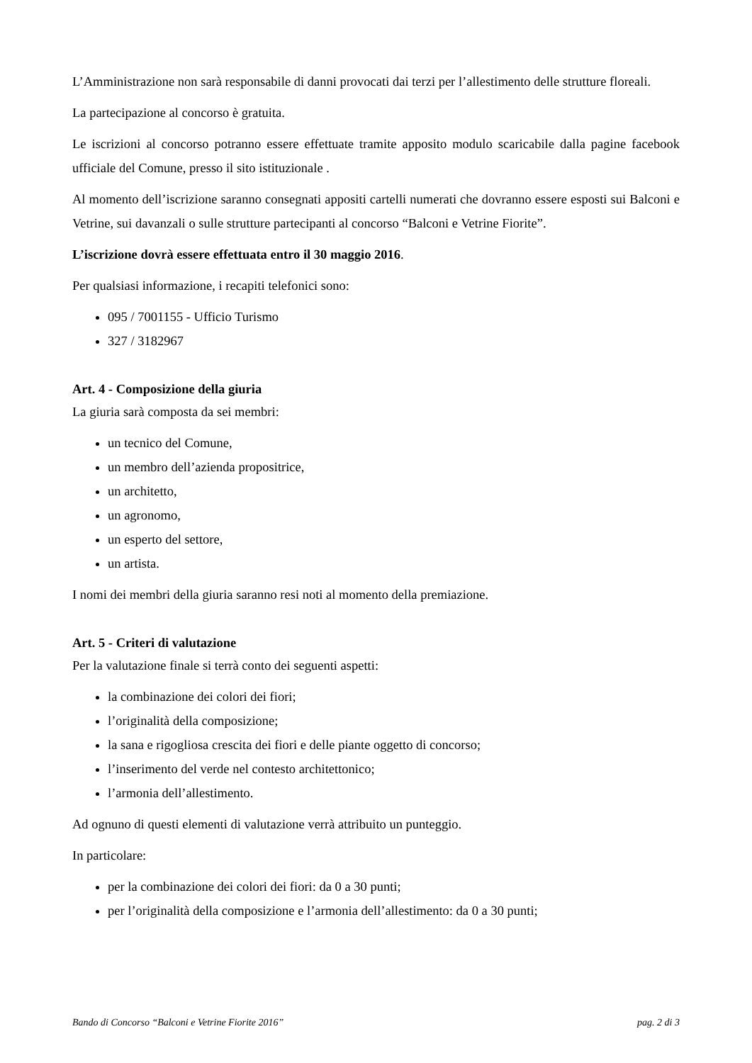L’Amministrazione non sarà responsabile di danni provocati dai terzi per l’allestimento delle strutture floreali.
La partecipazione al concorso è gratuita.
Le iscrizioni al concorso potranno essere effettuate tramite apposito modulo scaricabile dalla pagine facebook ufficiale del Comune, presso il sito istituzionale .
Al momento dell’iscrizione saranno consegnati appositi cartelli numerati che dovranno essere esposti sui Balconi e Vetrine, sui davanzali o sulle strutture partecipanti al concorso “Balconi e Vetrine Fiorite”.
L’iscrizione dovrà essere effettuata entro il 30 maggio 2016.
Per qualsiasi informazione, i recapiti telefonici sono:
095 / 7001155 - Ufficio Turismo
327 / 3182967
Art. 4 - Composizione della giuria
La giuria sarà composta da sei membri:
un tecnico del Comune,
un membro dell’azienda propositrice,
un architetto,
un agronomo,
un esperto del settore,
un artista.
I nomi dei membri della giuria saranno resi noti al momento della premiazione.
Art. 5 - Criteri di valutazione
Per la valutazione finale si terrà conto dei seguenti aspetti:
la combinazione dei colori dei fiori;
l’originalità della composizione;
la sana e rigogliosa crescita dei fiori e delle piante oggetto di concorso;
l’inserimento del verde nel contesto architettonico;
l’armonia dell’allestimento.
Ad ognuno di questi elementi di valutazione verrà attribuito un punteggio.
In particolare:
per la combinazione dei colori dei fiori: da 0 a 30 punti;
per l’originalità della composizione e l’armonia dell’allestimento: da 0 a 30 punti;
Bando di Concorso “Balconi e Vetrine Fiorite 2016” pag. 2 di 3